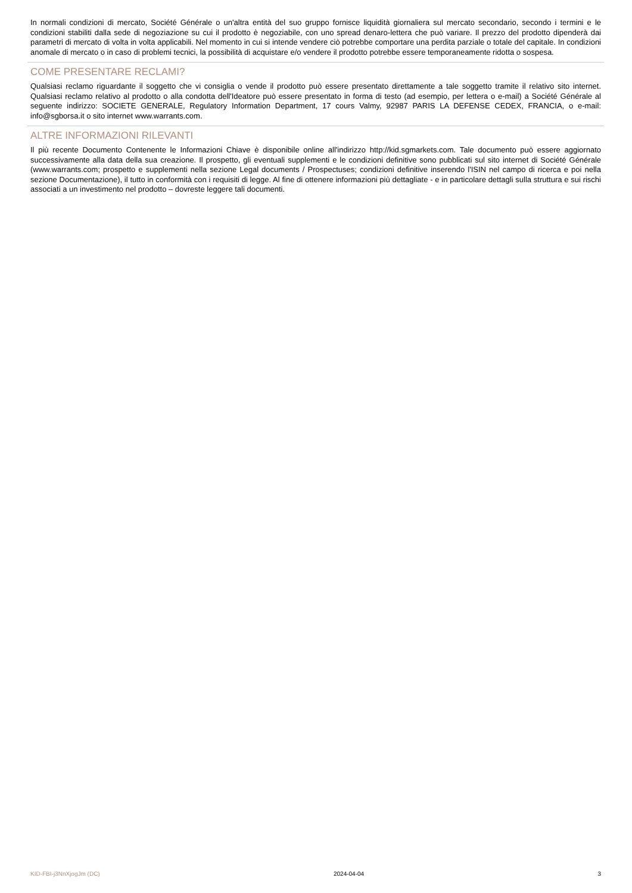In normali condizioni di mercato, Société Générale o un'altra entità del suo gruppo fornisce liquidità giornaliera sul mercato secondario, secondo i termini e le condizioni stabiliti dalla sede di negoziazione su cui il prodotto è negoziabile, con uno spread denaro-lettera che può variare. Il prezzo del prodotto dipenderà dai parametri di mercato di volta in volta applicabili. Nel momento in cui si intende vendere ciò potrebbe comportare una perdita parziale o totale del capitale. In condizioni anomale di mercato o in caso di problemi tecnici, la possibilità di acquistare e/o vendere il prodotto potrebbe essere temporaneamente ridotta o sospesa.
COME PRESENTARE RECLAMI?
Qualsiasi reclamo riguardante il soggetto che vi consiglia o vende il prodotto può essere presentato direttamente a tale soggetto tramite il relativo sito internet. Qualsiasi reclamo relativo al prodotto o alla condotta dell'Ideatore può essere presentato in forma di testo (ad esempio, per lettera o e-mail) a Société Générale al seguente indirizzo: SOCIETE GENERALE, Regulatory Information Department, 17 cours Valmy, 92987 PARIS LA DEFENSE CEDEX, FRANCIA, o e-mail: info@sgborsa.it o sito internet www.warrants.com.
ALTRE INFORMAZIONI RILEVANTI
Il più recente Documento Contenente le Informazioni Chiave è disponibile online all'indirizzo http://kid.sgmarkets.com. Tale documento può essere aggiornato successivamente alla data della sua creazione. Il prospetto, gli eventuali supplementi e le condizioni definitive sono pubblicati sul sito internet di Société Générale (www.warrants.com; prospetto e supplementi nella sezione Legal documents / Prospectuses; condizioni definitive inserendo l'ISIN nel campo di ricerca e poi nella sezione Documentazione), il tutto in conformità con i requisiti di legge. Al fine di ottenere informazioni più dettagliate - e in particolare dettagli sulla struttura e sui rischi associati a un investimento nel prodotto – dovreste leggere tali documenti.
KID-FBI-j3NnXjogJm (DC) 2024-04-04 3